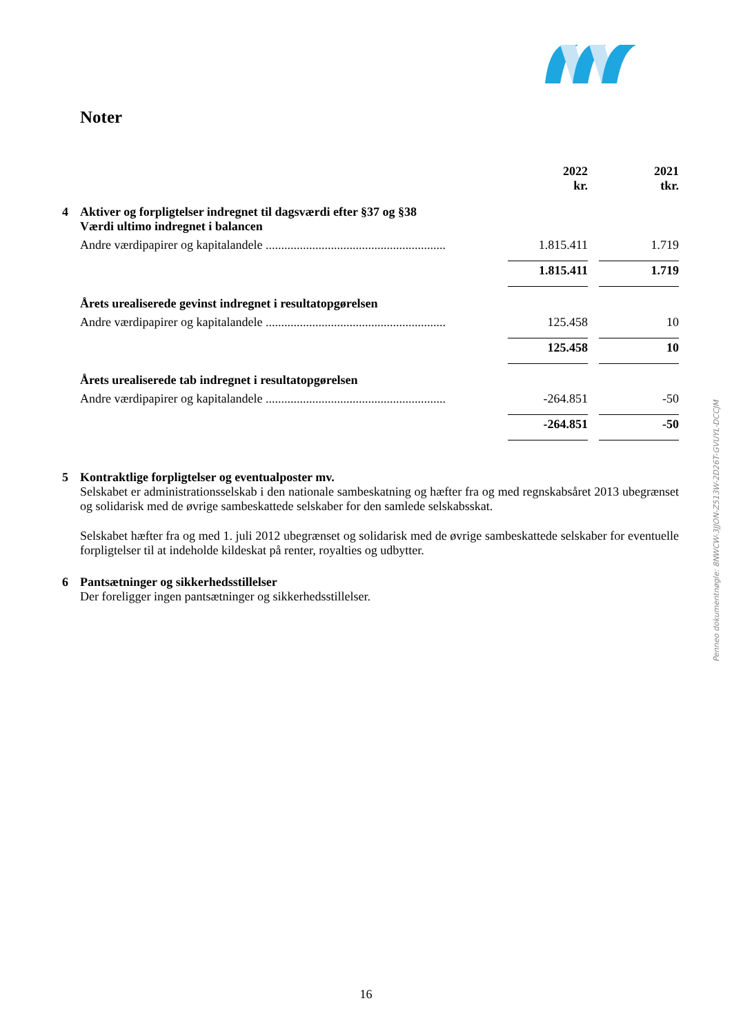Penneo dokumentnøgle: 8NWCW-3JJON-Z513W-2D26T-GVUYL-DCCJM
Noter
| | | 2022 kr. | | 2021 tkr. |
| 4 | Aktiver og forpligtelser indregnet til dagsværdi efter §37 og §38 Værdi ultimo indregnet i balancen | | | |
| | Andre værdipapirer og kapitalandele .......................................................... | 1.815.411 | | 1.719 |
| | | 1.815.411 | | 1.719 |
| | Årets urealiserede gevinst indregnet i resultatopgørelsen | | | |
| | Andre værdipapirer og kapitalandele .......................................................... | 125.458 | | 10 |
| | | 125.458 | | 10 |
| | Årets urealiserede tab indregnet i resultatopgørelsen | | | |
| | Andre værdipapirer og kapitalandele .......................................................... | -264.851 | | -50 |
| | | -264.851 | | -50 |
| 5 | Kontraktlige forpligtelser og eventualposter mv. Selskabet er administrationsselskab i den nationale sambeskatning og hæfter fra og med regnskabsåret 2013 ubegrænset og solidarisk med de øvrige sambeskattede selskaber for den samlede selskabsskat. Selskabet hæfter fra og med 1. juli 2012 ubegrænset og solidarisk med de øvrige sambeskattede selskaber for eventuelle forpligtelser til at indeholde kildeskat på renter, royalties og udbytter. |
| 6 | Pantsætninger og sikkerhedsstillelser Der foreligger ingen pantsætninger og sikkerhedsstillelser. |
16